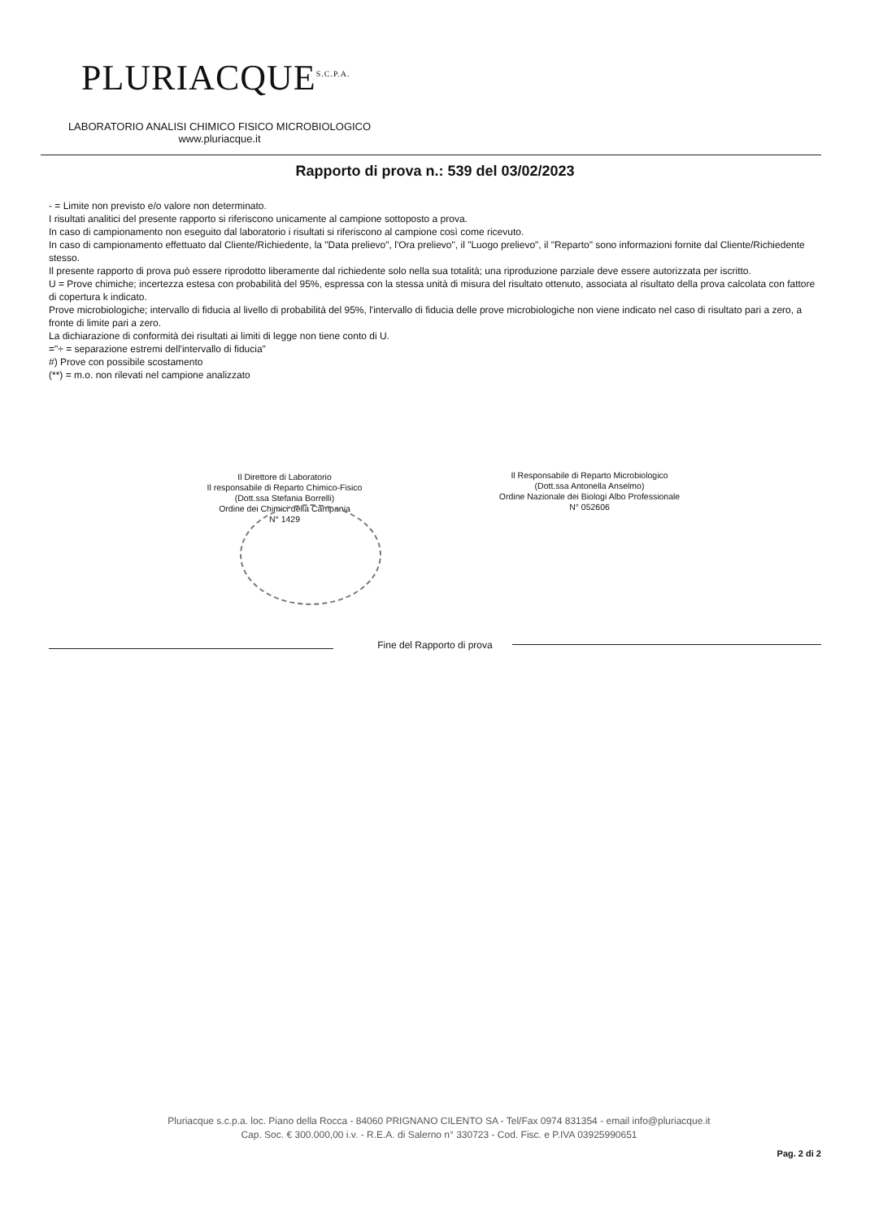PLURIACQUE<sup>S.C.P.A.</sup>
LABORATORIO ANALISI CHIMICO FISICO MICROBIOLOGICO
www.pluriacque.it
Rapporto di prova n.: 539 del 03/02/2023
- = Limite non previsto e/o valore non determinato.
I risultati analitici del presente rapporto si riferiscono unicamente al campione sottoposto a prova.
In caso di campionamento non eseguito dal laboratorio i risultati si riferiscono al campione così come ricevuto.
In caso di campionamento effettuato dal Cliente/Richiedente, la "Data prelievo", l'Ora prelievo", il "Luogo prelievo", il "Reparto" sono informazioni fornite dal Cliente/Richiedente stesso.
Il presente rapporto di prova può essere riprodotto liberamente dal richiedente solo nella sua totalità; una riproduzione parziale deve essere autorizzata per iscritto.
U = Prove chimiche; incertezza estesa con probabilità del 95%, espressa con la stessa unità di misura del risultato ottenuto, associata al risultato della prova calcolata con fattore di copertura k indicato.
Prove microbiologiche; intervallo di fiducia al livello di probabilità del 95%, l'intervallo di fiducia delle prove microbiologiche non viene indicato nel caso di risultato pari a zero, a fronte di limite pari a zero.
La dichiarazione di conformità dei risultati ai limiti di legge non tiene conto di U.
="÷ = separazione estremi dell'intervallo di fiducia"
#) Prove con possibile scostamento
(**) = m.o. non rilevati nel campione analizzato
Il Direttore di Laboratorio
Il responsabile di Reparto Chimico-Fisico
(Dott.ssa Stefania Borrelli)
Ordine dei Chimici della Campania
N° 1429
Il Responsabile di Reparto Microbiologico
(Dott.ssa Antonella Anselmo)
Ordine Nazionale dei Biologi Albo Professionale
N° 052606
Fine del Rapporto di prova
Pluriacque s.c.p.a. loc. Piano della Rocca - 84060 PRIGNANO CILENTO SA - Tel/Fax 0974 831354 - email info@pluriacque.it
Cap. Soc. € 300.000,00 i.v. - R.E.A. di Salerno n° 330723 - Cod. Fisc. e P.IVA 03925990651
Pag. 2 di 2